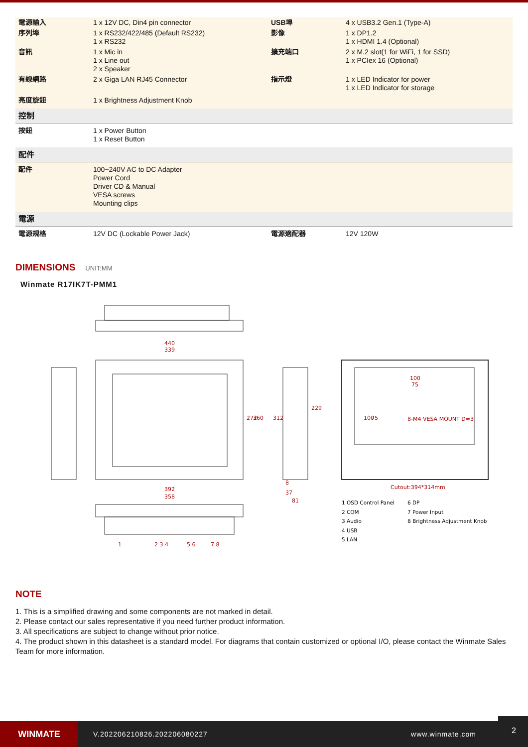| 電源輸入 | 1 x 12V DC, Din4 pin connector | USB埠 | 4 x USB3.2 Gen.1 (Type-A) |
| 序列埠 | 1 x RS232/422/485 (Default RS232) 1 x RS232 | 影像 | 1 x DP1.2 1 x HDMI 1.4 (Optional) |
| 音訊 | 1 x Mic in 1 x Line out 2 x Speaker | 擴充端口 | 2 x M.2 slot(1 for WiFi, 1 for SSD) 1 x PCIex 16 (Optional) |
| 有線網路 | 2 x Giga LAN RJ45 Connector | 指示燈 | 1 x LED Indicator for power 1 x LED Indicator for storage |
| 亮度旋鈕 | 1 x Brightness Adjustment Knob | | |
| 控制 | | | |
| 按鈕 | 1 x Power Button 1 x Reset Button | | |
| 配件 | | | |
| 配件 | 100~240V AC to DC Adapter Power Cord Driver CD & Manual VESA screws Mounting clips | | |
| 電源 | | | |
| 電源規格 | 12V DC (Lockable Power Jack) | 電源適配器 | 12V 120W |
DIMENSIONS
UNIT:MM
Winmate R17IK7T-PMM1
440
339
312
229
272
360
8
37
81
392
358
1
2 3 4
5 6
7 8
100
75
100
75
8-M4 VESA MOUNT D=3
Cutout:394*314mm
1 OSD Control Panel
6 DP
2 COM
7 Power Input
3 Audio
8 Brightness Adjustment Knob
4 USB
5 LAN
NOTE
1. This is a simplified drawing and some components are not marked in detail.
2. Please contact our sales representative if you need further product information.
3. All specifications are subject to change without prior notice.
4. The product shown in this datasheet is a standard model. For diagrams that contain customized or optional I/O, please contact the Winmate Sales Team for more information.
WINMATE
V.202206210826.202206080227 www.winmate.com
2